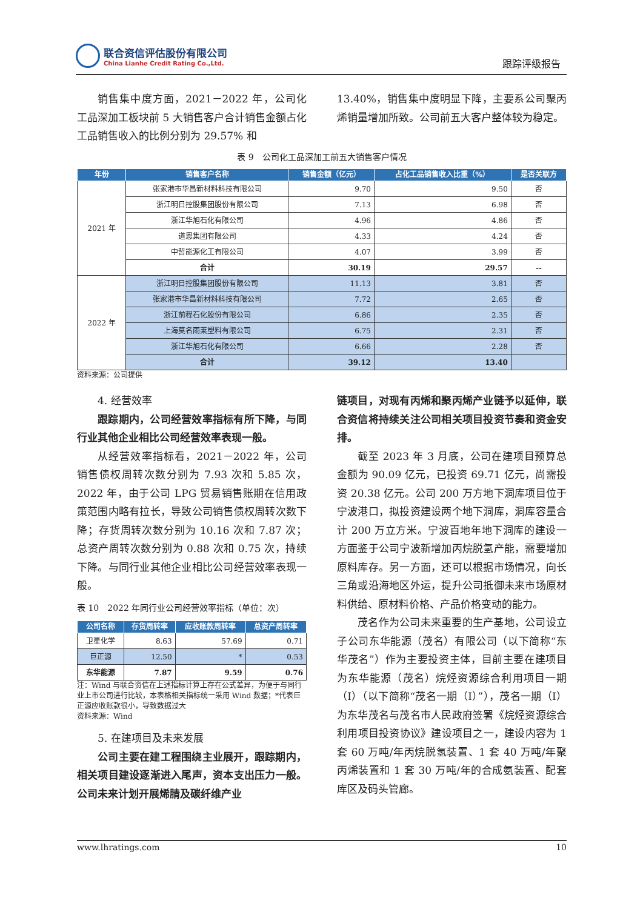联合资信评估股份有限公司
China Lianhe Credit Rating Co.,Ltd.
跟踪评级报告
销售集中度方面，2021－2022 年，公司化工品深加工板块前 5 大销售客户合计销售金额占化工品销售收入的比例分别为 29.57% 和
13.40%，销售集中度明显下降，主要系公司聚丙烯销量增加所致。公司前五大客户整体较为稳定。
表 9　公司化工品深加工前五大销售客户情况
| 年份 | 销售客户名称 | 销售金额（亿元） | 占化工品销售收入比重（%） | 是否关联方 |
| --- | --- | --- | --- | --- |
| 2021 年 | 张家港市华昌新材料科技有限公司 | 9.70 | 9.50 | 否 |
| | 浙江明日控股集团股份有限公司 | 7.13 | 6.98 | 否 |
| | 浙江华旭石化有限公司 | 4.96 | 4.86 | 否 |
| | 道恩集团有限公司 | 4.33 | 4.24 | 否 |
| | 中哲能源化工有限公司 | 4.07 | 3.99 | 否 |
| | 合计 | 30.19 | 29.57 | -- |
| 2022 年 | 浙江明日控股集团股份有限公司 | 11.13 | 3.81 | 否 |
| | 张家港市华昌新材料科技有限公司 | 7.72 | 2.65 | 否 |
| | 浙江前程石化股份有限公司 | 6.86 | 2.35 | 否 |
| | 上海莫名雨莱塑料有限公司 | 6.75 | 2.31 | 否 |
| | 浙江华旭石化有限公司 | 6.66 | 2.28 | 否 |
| | 合计 | 39.12 | 13.40 | |
资料来源：公司提供
4. 经营效率
跟踪期内，公司经营效率指标有所下降，与同行业其他企业相比公司经营效率表现一般。
从经营效率指标看，2021－2022 年，公司销售债权周转次数分别为 7.93 次和 5.85 次，2022 年，由于公司 LPG 贸易销售账期在信用政策范围内略有拉长，导致公司销售债权周转次数下降；存货周转次数分别为 10.16 次和 7.87 次；总资产周转次数分别为 0.88 次和 0.75 次，持续下降。与同行业其他企业相比公司经营效率表现一般。
表 10　2022 年同行业公司经营效率指标（单位：次）
| 公司名称 | 存货周转率 | 应收账款周转率 | 总资产周转率 |
| --- | --- | --- | --- |
| 卫星化学 | 8.63 | 57.69 | 0.71 |
| 巨正源 | 12.50 | * | 0.53 |
| 东华能源 | 7.87 | 9.59 | 0.76 |
注：Wind 与联合资信在上述指标计算上存在公式差异，为便于与同行业上市公司进行比较，本表格相关指标统一采用 Wind 数据；*代表巨正源应收账款很小，导致数据过大
资料来源：Wind
5. 在建项目及未来发展
公司主要在建工程围绕主业展开，跟踪期内，相关项目建设逐渐进入尾声，资本支出压力一般。公司未来计划开展烯腈及碳纤维产业
链项目，对现有丙烯和聚丙烯产业链予以延伸，联合资信将持续关注公司相关项目投资节奏和资金安排。
截至 2023 年 3 月底，公司在建项目预算总金额为 90.09 亿元，已投资 69.71 亿元，尚需投资 20.38 亿元。公司 200 万方地下洞库项目位于宁波港口，拟投资建设两个地下洞库，洞库容量合计 200 万立方米。宁波百地年地下洞库的建设一方面鉴于公司宁波新增加丙烷脱氢产能，需要增加原料库存。另一方面，还可以根据市场情况，向长三角或沿海地区外运，提升公司抵御未来市场原材料供给、原材料价格、产品价格变动的能力。
茂名作为公司未来重要的生产基地，公司设立子公司东华能源（茂名）有限公司（以下简称“东华茂名”）作为主要投资主体，目前主要在建项目为东华能源（茂名）烷烃资源综合利用项目一期（I）（以下简称“茂名一期（I）”），茂名一期（I）为东华茂名与茂名市人民政府签署《烷烃资源综合利用项目投资协议》建设项目之一，建设内容为 1 套 60 万吨/年丙烷脱氢装置、1 套 40 万吨/年聚丙烯装置和 1 套 30 万吨/年的合成氨装置、配套库区及码头管廊。
www.lhratings.com 10